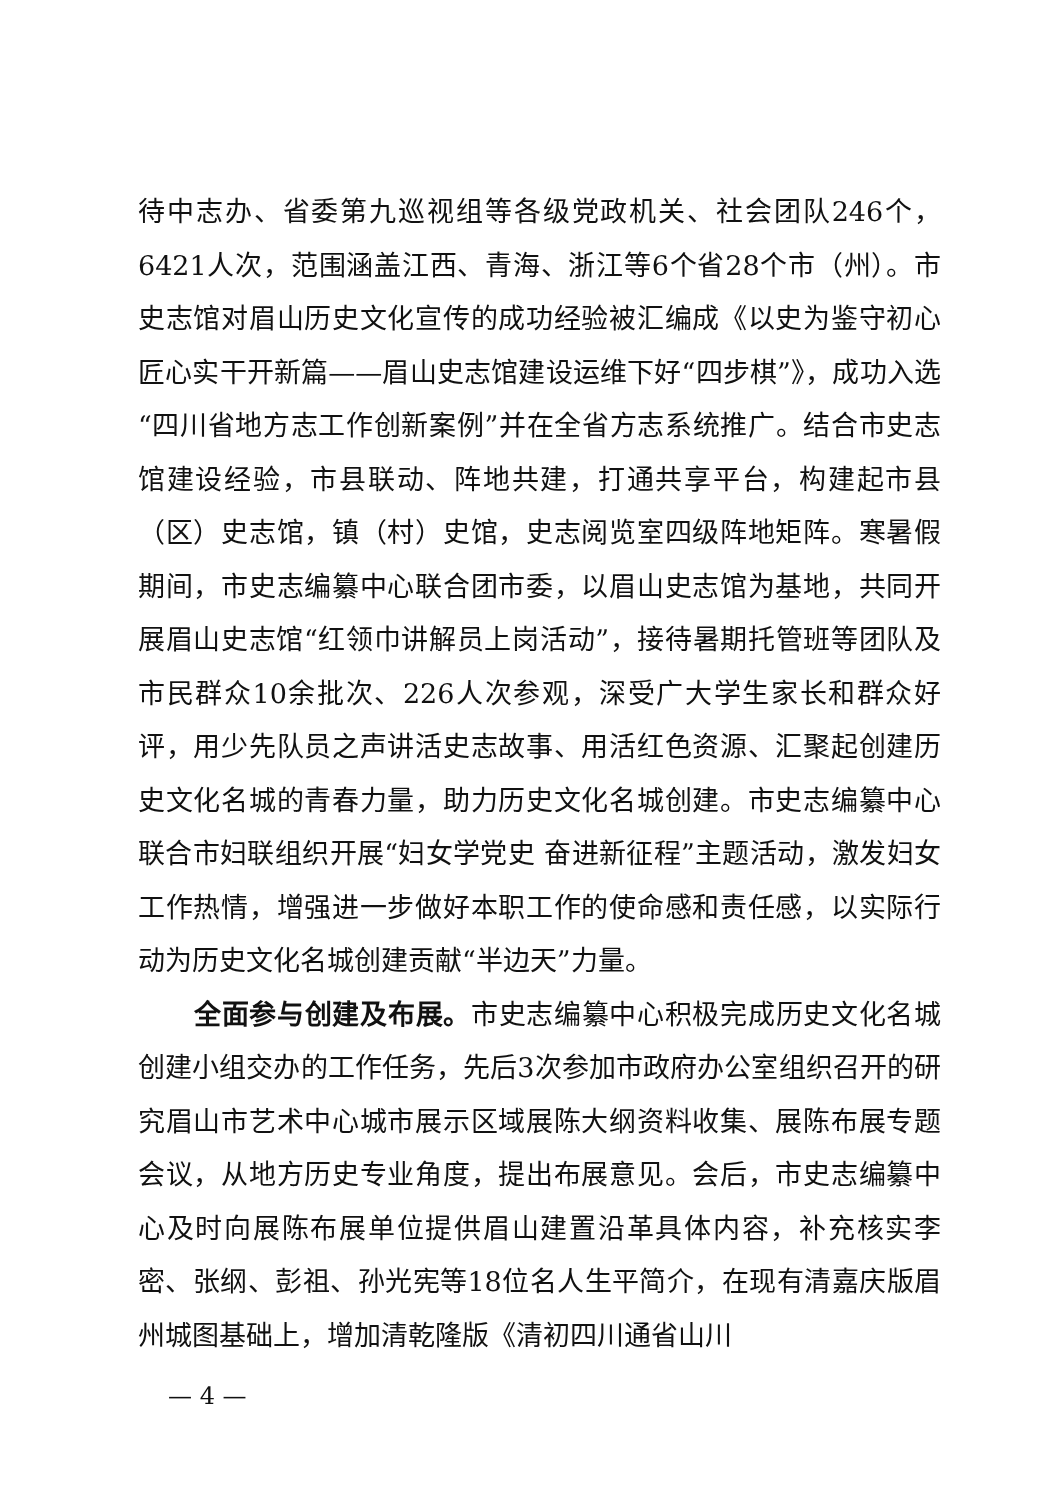待中志办、省委第九巡视组等各级党政机关、社会团队246个，6421人次，范围涵盖江西、青海、浙江等6个省28个市（州）。市史志馆对眉山历史文化宣传的成功经验被汇编成《以史为鉴守初心 匠心实干开新篇——眉山史志馆建设运维下好“四步棋”》，成功入选“四川省地方志工作创新案例”并在全省方志系统推广。结合市史志馆建设经验，市县联动、阵地共建，打通共享平台，构建起市县（区）史志馆，镇（村）史馆，史志阅览室四级阵地矩阵。寒暑假期间，市史志编纂中心联合团市委，以眉山史志馆为基地，共同开展眉山史志馆“红领巾讲解员上岗活动”，接待暑期托管班等团队及市民群众10余批次、226人次参观，深受广大学生家长和群众好评，用少先队员之声讲活史志故事、用活红色资源、汇聚起创建历史文化名城的青春力量，助力历史文化名城创建。市史志编纂中心联合市妇联组织开展“妇女学党史 奋进新征程”主题活动，激发妇女工作热情，增强进一步做好本职工作的使命感和责任感，以实际行动为历史文化名城创建贡献“半边天”力量。
全面参与创建及布展。市史志编纂中心积极完成历史文化名城创建小组交办的工作任务，先后3次参加市政府办公室组织召开的研究眉山市艺术中心城市展示区域展陈大纲资料收集、展陈布展专题会议，从地方历史专业角度，提出布展意见。会后，市史志编纂中心及时向展陈布展单位提供眉山建置沿革具体内容，补充核实李密、张纲、彭祖、孙光宪等18位名人生平简介，在现有清嘉庆版眉州城图基础上，增加清乾隆版《清初四川通省山川
— 4 —